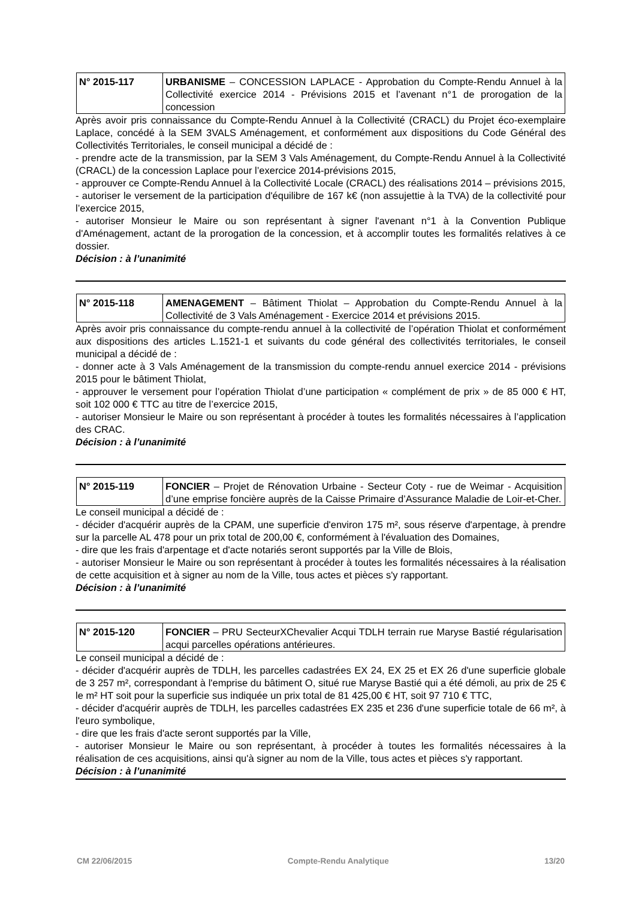| N° 2015-117 | URBANISME – CONCESSION LAPLACE - Approbation du Compte-Rendu Annuel à la Collectivité exercice 2014 - Prévisions 2015 et l’avenant n°1 de prorogation de la concession |
Après avoir pris connaissance du Compte-Rendu Annuel à la Collectivité (CRACL) du Projet éco-exemplaire Laplace, concédé à la SEM 3VALS Aménagement, et conformément aux dispositions du Code Général des Collectivités Territoriales, le conseil municipal a décidé de :
- prendre acte de la transmission, par la SEM 3 Vals Aménagement, du Compte-Rendu Annuel à la Collectivité (CRACL) de la concession Laplace pour l’exercice 2014-prévisions 2015,
- approuver ce Compte-Rendu Annuel à la Collectivité Locale (CRACL) des réalisations 2014 – prévisions 2015,
- autoriser le versement de la participation d'équilibre de 167 k€ (non assujettie à la TVA) de la collectivité pour l’exercice 2015,
- autoriser Monsieur le Maire ou son représentant à signer l'avenant n°1 à la Convention Publique d'Aménagement, actant de la prorogation de la concession, et à accomplir toutes les formalités relatives à ce dossier.
Décision : à l’unanimité
| N° 2015-118 | AMENAGEMENT – Bâtiment Thiolat – Approbation du Compte-Rendu Annuel à la Collectivité de 3 Vals Aménagement - Exercice 2014 et prévisions 2015. |
Après avoir pris connaissance du compte-rendu annuel à la collectivité de l’opération Thiolat et conformément aux dispositions des articles L.1521-1 et suivants du code général des collectivités territoriales, le conseil municipal a décidé de :
- donner acte à 3 Vals Aménagement de la transmission du compte-rendu annuel exercice 2014 - prévisions 2015 pour le bâtiment Thiolat,
- approuver le versement pour l’opération Thiolat d’une participation « complément de prix » de 85 000 € HT, soit 102 000 € TTC au titre de l’exercice 2015,
- autoriser Monsieur le Maire ou son représentant à procéder à toutes les formalités nécessaires à l’application des CRAC.
Décision : à l’unanimité
| N° 2015-119 | FONCIER – Projet de Rénovation Urbaine - Secteur Coty - rue de Weimar - Acquisition d’une emprise foncière auprès de la Caisse Primaire d’Assurance Maladie de Loir-et-Cher. |
Le conseil municipal a décidé de :
- décider d'acquérir auprès de la CPAM, une superficie d'environ 175 m², sous réserve d'arpentage, à prendre sur la parcelle AL 478 pour un prix total de 200,00 €, conformément à l'évaluation des Domaines,
- dire que les frais d'arpentage et d'acte notariés seront supportés par la Ville de Blois,
- autoriser Monsieur le Maire ou son représentant à procéder à toutes les formalités nécessaires à la réalisation de cette acquisition et à signer au nom de la Ville, tous actes et pièces s'y rapportant.
Décision : à l’unanimité
| N° 2015-120 | FONCIER – PRU SecteurXChevalier Acqui TDLH terrain rue Maryse Bastié régularisation acqui parcelles opérations antérieures. |
Le conseil municipal a décidé de :
- décider d'acquérir auprès de TDLH, les parcelles cadastrées EX 24, EX 25 et EX 26 d'une superficie globale de 3 257 m², correspondant à l'emprise du bâtiment O, situé rue Maryse Bastié qui a été démoli, au prix de 25 € le m² HT soit pour la superficie sus indiquée un prix total de 81 425,00 € HT, soit 97 710 € TTC,
- décider d'acquérir auprès de TDLH, les parcelles cadastrées EX 235 et 236 d'une superficie totale de 66 m², à l'euro symbolique,
- dire que les frais d'acte seront supportés par la Ville,
- autoriser Monsieur le Maire ou son représentant, à procéder à toutes les formalités nécessaires à la réalisation de ces acquisitions, ainsi qu'à signer au nom de la Ville, tous actes et pièces s'y rapportant.
Décision : à l’unanimité
CM 22/06/2015 Compte-Rendu Analytique 13/20